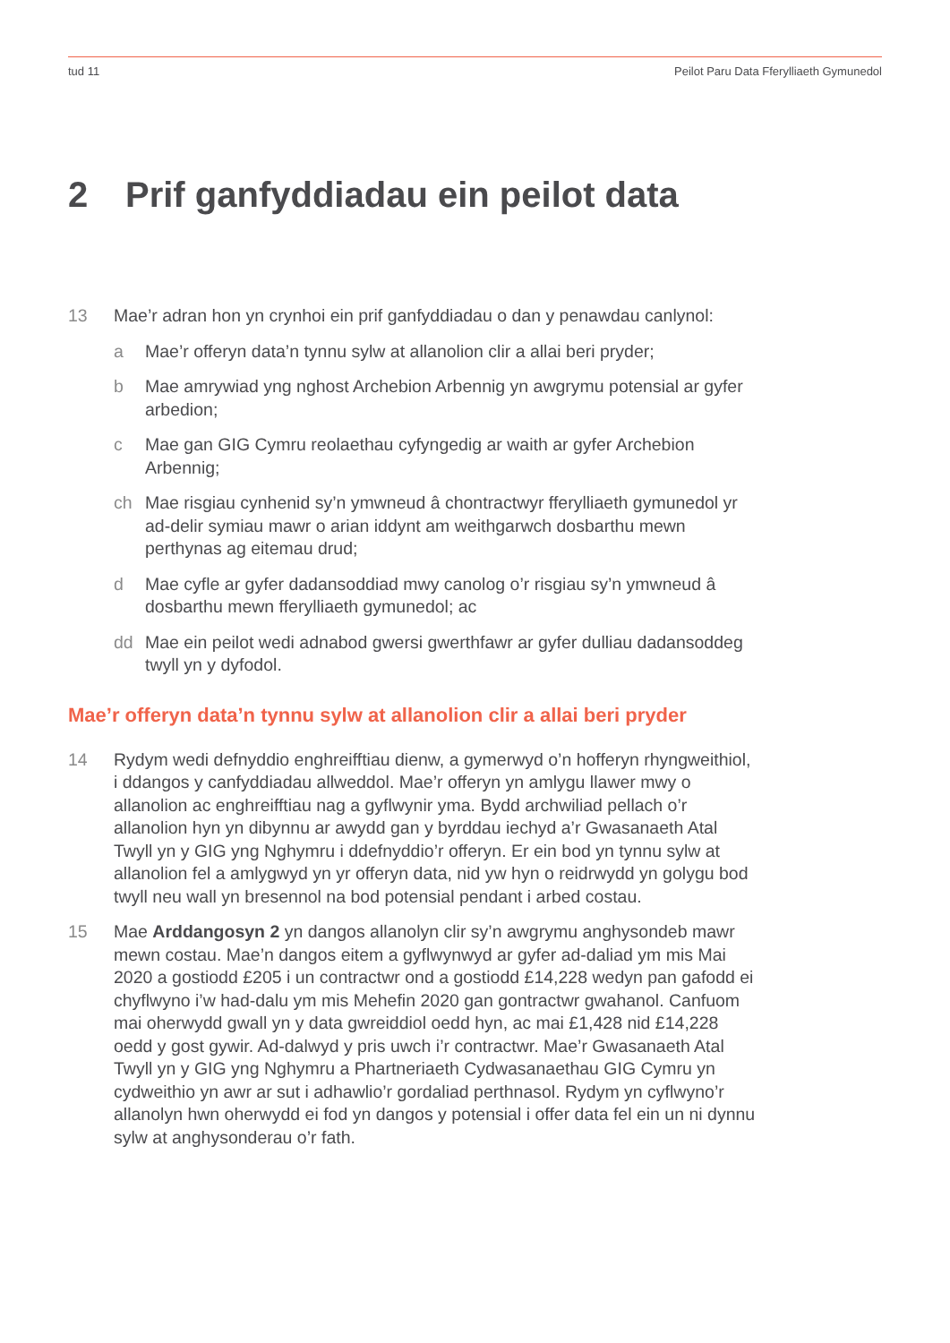tud 11 Peilot Paru Data Fferylliaeth Gymunedol
2 Prif ganfyddiadau ein peilot data
13 Mae’r adran hon yn crynhoi ein prif ganfyddiadau o dan y penawdau canlynol:
a Mae’r offeryn data’n tynnu sylw at allanolion clir a allai beri pryder;
b Mae amrywiad yng nghost Archebion Arbennig yn awgrymu potensial ar gyfer arbedion;
c Mae gan GIG Cymru reolaethau cyfyngedig ar waith ar gyfer Archebion Arbennig;
ch Mae risgiau cynhenid sy’n ymwneud â chontractwyr fferylliaeth gymunedol yr ad-delir symiau mawr o arian iddynt am weithgarwch dosbarthu mewn perthynas ag eitemau drud;
d Mae cyfle ar gyfer dadansoddiad mwy canolog o’r risgiau sy’n ymwneud â dosbarthu mewn fferylliaeth gymunedol; ac
dd Mae ein peilot wedi adnabod gwersi gwerthfawr ar gyfer dulliau dadansoddeg twyll yn y dyfodol.
Mae’r offeryn data’n tynnu sylw at allanolion clir a allai beri pryder
14 Rydym wedi defnyddio enghreifftiau dienw, a gymerwyd o’n hofferyn rhyngweithiol, i ddangos y canfyddiadau allweddol. Mae’r offeryn yn amlygu llawer mwy o allanolion ac enghreifftiau nag a gyflwynir yma. Bydd archwiliad pellach o’r allanolion hyn yn dibynnu ar awydd gan y byrddau iechyd a’r Gwasanaeth Atal Twyll yn y GIG yng Nghymru i ddefnyddio’r offeryn. Er ein bod yn tynnu sylw at allanolion fel a amlygwyd yn yr offeryn data, nid yw hyn o reidrwydd yn golygu bod twyll neu wall yn bresennol na bod potensial pendant i arbed costau.
15 Mae Arddangosyn 2 yn dangos allanolyn clir sy’n awgrymu anghysondeb mawr mewn costau. Mae’n dangos eitem a gyflwynwyd ar gyfer ad-daliad ym mis Mai 2020 a gostiodd £205 i un contractwr ond a gostiodd £14,228 wedyn pan gafodd ei chyflwyno i’w had-dalu ym mis Mehefin 2020 gan gontractwr gwahanol. Canfuom mai oherwydd gwall yn y data gwreiddiol oedd hyn, ac mai £1,428 nid £14,228 oedd y gost gywir. Ad-dalwyd y pris uwch i’r contractwr. Mae’r Gwasanaeth Atal Twyll yn y GIG yng Nghymru a Phartneriaeth Cydwasanaethau GIG Cymru yn cydweithio yn awr ar sut i adhawlio’r gordaliad perthnasol. Rydym yn cyflwyno’r allanolyn hwn oherwydd ei fod yn dangos y potensial i offer data fel ein un ni dynnu sylw at anghysonderau o’r fath.